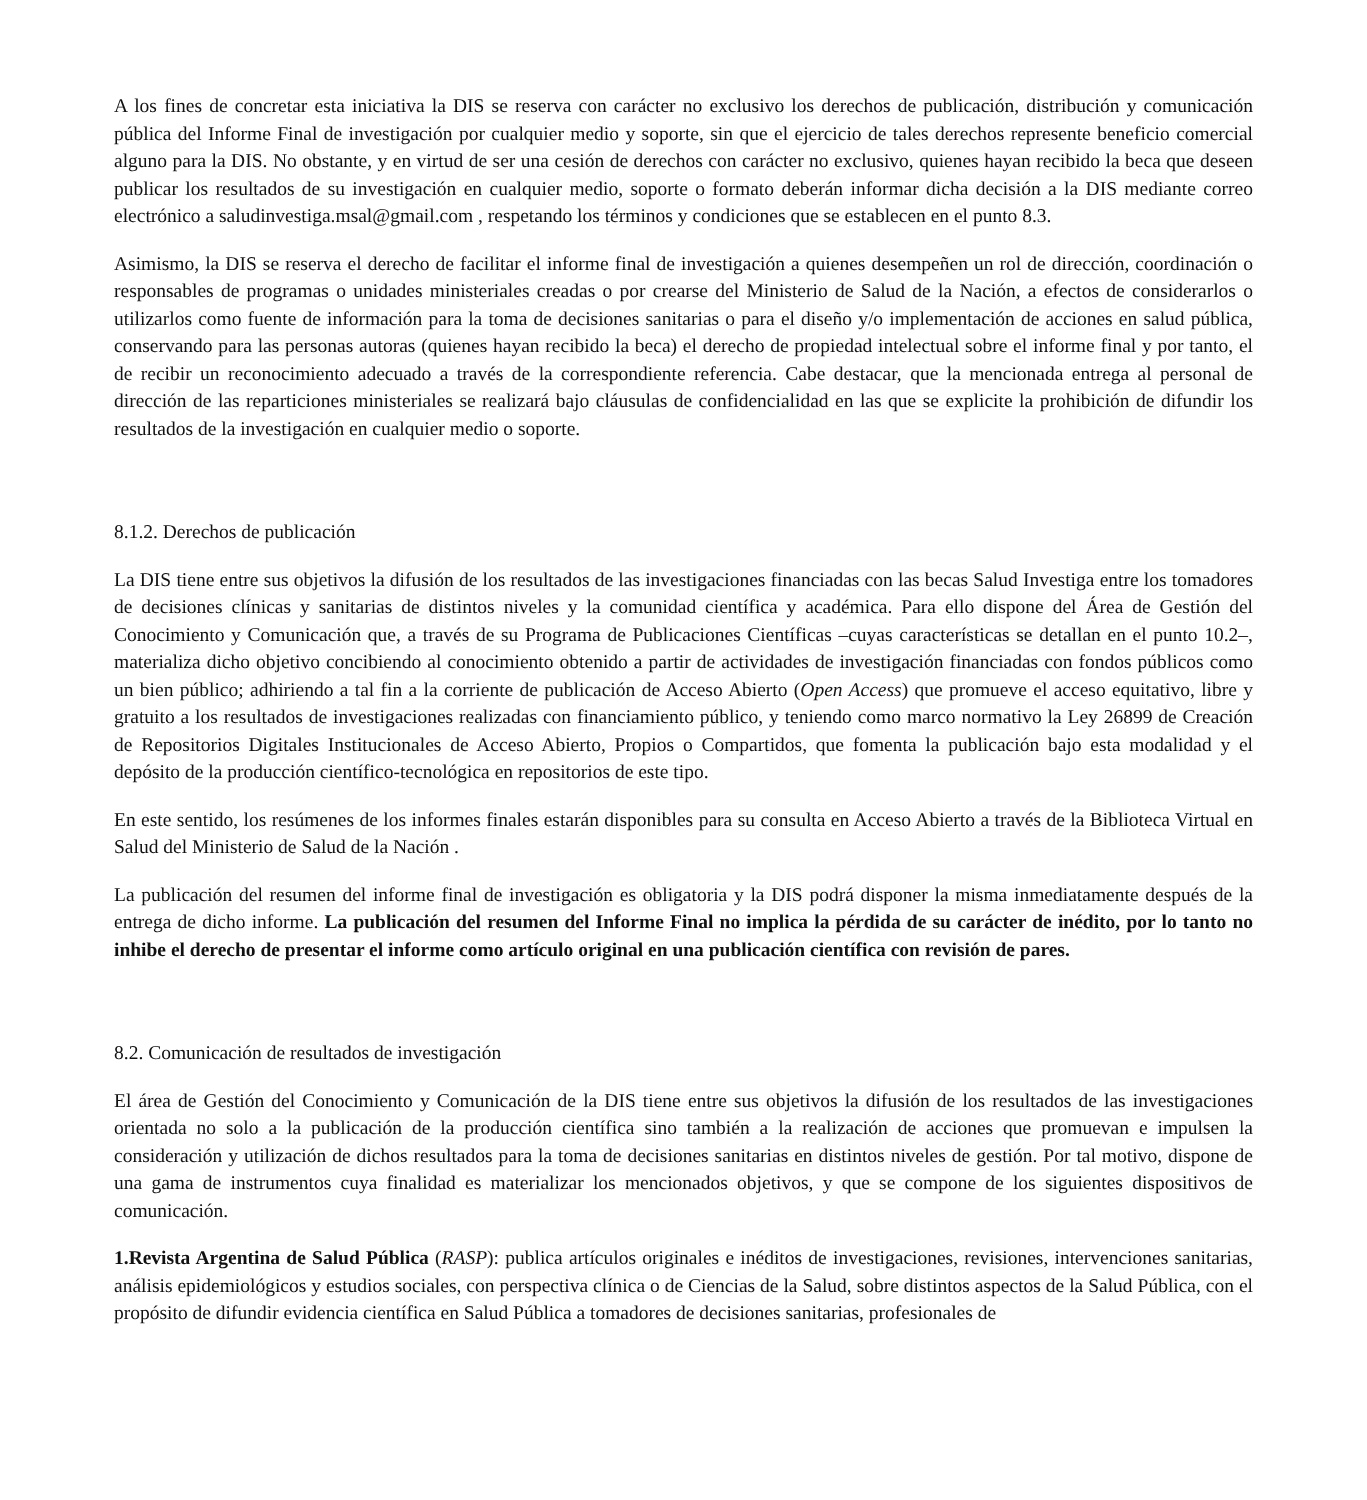A los fines de concretar esta iniciativa la DIS se reserva con carácter no exclusivo los derechos de publicación, distribución y comunicación pública del Informe Final de investigación por cualquier medio y soporte, sin que el ejercicio de tales derechos represente beneficio comercial alguno para la DIS. No obstante, y en virtud de ser una cesión de derechos con carácter no exclusivo, quienes hayan recibido la beca que deseen publicar los resultados de su investigación en cualquier medio, soporte o formato deberán informar dicha decisión a la DIS mediante correo electrónico a saludinvestiga.msal@gmail.com , respetando los términos y condiciones que se establecen en el punto 8.3.
Asimismo, la DIS se reserva el derecho de facilitar el informe final de investigación a quienes desempeñen un rol de dirección, coordinación o responsables de programas o unidades ministeriales creadas o por crearse del Ministerio de Salud de la Nación, a efectos de considerarlos o utilizarlos como fuente de información para la toma de decisiones sanitarias o para el diseño y/o implementación de acciones en salud pública, conservando para las personas autoras (quienes hayan recibido la beca) el derecho de propiedad intelectual sobre el informe final y por tanto, el de recibir un reconocimiento adecuado a través de la correspondiente referencia. Cabe destacar, que la mencionada entrega al personal de dirección de las reparticiones ministeriales se realizará bajo cláusulas de confidencialidad en las que se explicite la prohibición de difundir los resultados de la investigación en cualquier medio o soporte.
8.1.2. Derechos de publicación
La DIS tiene entre sus objetivos la difusión de los resultados de las investigaciones financiadas con las becas Salud Investiga entre los tomadores de decisiones clínicas y sanitarias de distintos niveles y la comunidad científica y académica. Para ello dispone del Área de Gestión del Conocimiento y Comunicación que, a través de su Programa de Publicaciones Científicas –cuyas características se detallan en el punto 10.2–, materializa dicho objetivo concibiendo al conocimiento obtenido a partir de actividades de investigación financiadas con fondos públicos como un bien público; adhiriendo a tal fin a la corriente de publicación de Acceso Abierto (Open Access) que promueve el acceso equitativo, libre y gratuito a los resultados de investigaciones realizadas con financiamiento público, y teniendo como marco normativo la Ley 26899 de Creación de Repositorios Digitales Institucionales de Acceso Abierto, Propios o Compartidos, que fomenta la publicación bajo esta modalidad y el depósito de la producción científico-tecnológica en repositorios de este tipo.
En este sentido, los resúmenes de los informes finales estarán disponibles para su consulta en Acceso Abierto a través de la Biblioteca Virtual en Salud del Ministerio de Salud de la Nación .
La publicación del resumen del informe final de investigación es obligatoria y la DIS podrá disponer la misma inmediatamente después de la entrega de dicho informe. La publicación del resumen del Informe Final no implica la pérdida de su carácter de inédito, por lo tanto no inhibe el derecho de presentar el informe como artículo original en una publicación científica con revisión de pares.
8.2. Comunicación de resultados de investigación
El área de Gestión del Conocimiento y Comunicación de la DIS tiene entre sus objetivos la difusión de los resultados de las investigaciones orientada no solo a la publicación de la producción científica sino también a la realización de acciones que promuevan e impulsen la consideración y utilización de dichos resultados para la toma de decisiones sanitarias en distintos niveles de gestión. Por tal motivo, dispone de una gama de instrumentos cuya finalidad es materializar los mencionados objetivos, y que se compone de los siguientes dispositivos de comunicación.
1.Revista Argentina de Salud Pública (RASP): publica artículos originales e inéditos de investigaciones, revisiones, intervenciones sanitarias, análisis epidemiológicos y estudios sociales, con perspectiva clínica o de Ciencias de la Salud, sobre distintos aspectos de la Salud Pública, con el propósito de difundir evidencia científica en Salud Pública a tomadores de decisiones sanitarias, profesionales de